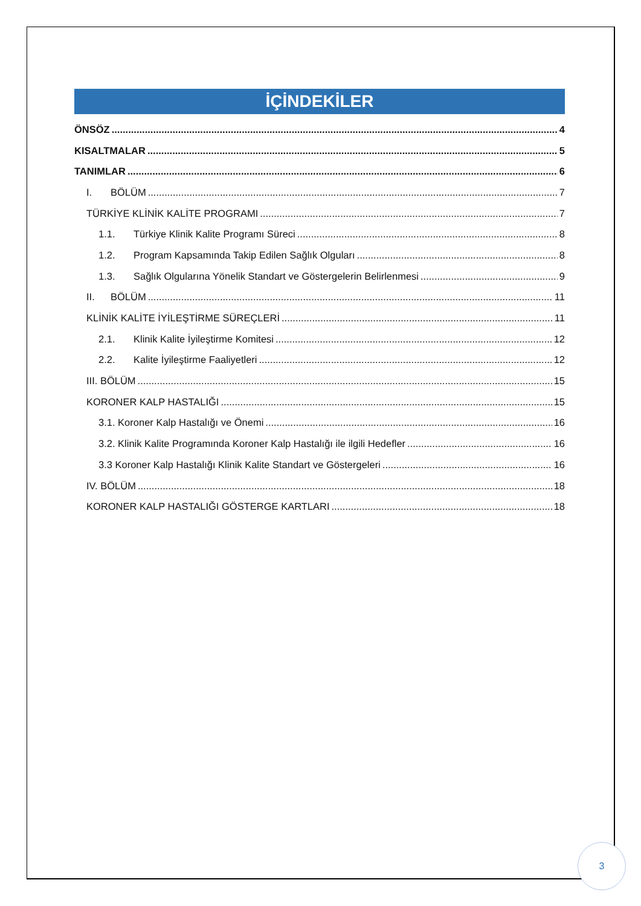İÇİNDEKİLER
ÖNSÖZ 4
KISALTMALAR 5
TANIMLAR 6
I. BÖLÜM 7
TÜRKİYE KLİNİK KALİTE PROGRAMI 7
1.1. Türkiye Klinik Kalite Programı Süreci 8
1.2. Program Kapsamında Takip Edilen Sağlık Olguları 8
1.3. Sağlık Olgularına Yönelik Standart ve Göstergelerin Belirlenmesi 9
II. BÖLÜM 11
KLİNİK KALİTE İYİLEŞTİRME SÜREÇLERİ 11
2.1. Klinik Kalite İyileştirme Komitesi 12
2.2. Kalite İyileştirme Faaliyetleri 12
III. BÖLÜM 15
KORONER KALP HASTALIĞI 15
3.1. Koroner Kalp Hastalığı ve Önemi 16
3.2. Klinik Kalite Programında Koroner Kalp Hastalığı ile ilgili Hedefler 16
3.3 Koroner Kalp Hastalığı Klinik Kalite Standart ve Göstergeleri 16
IV. BÖLÜM 18
KORONER KALP HASTALIĞI GÖSTERGE KARTLARI 18
3